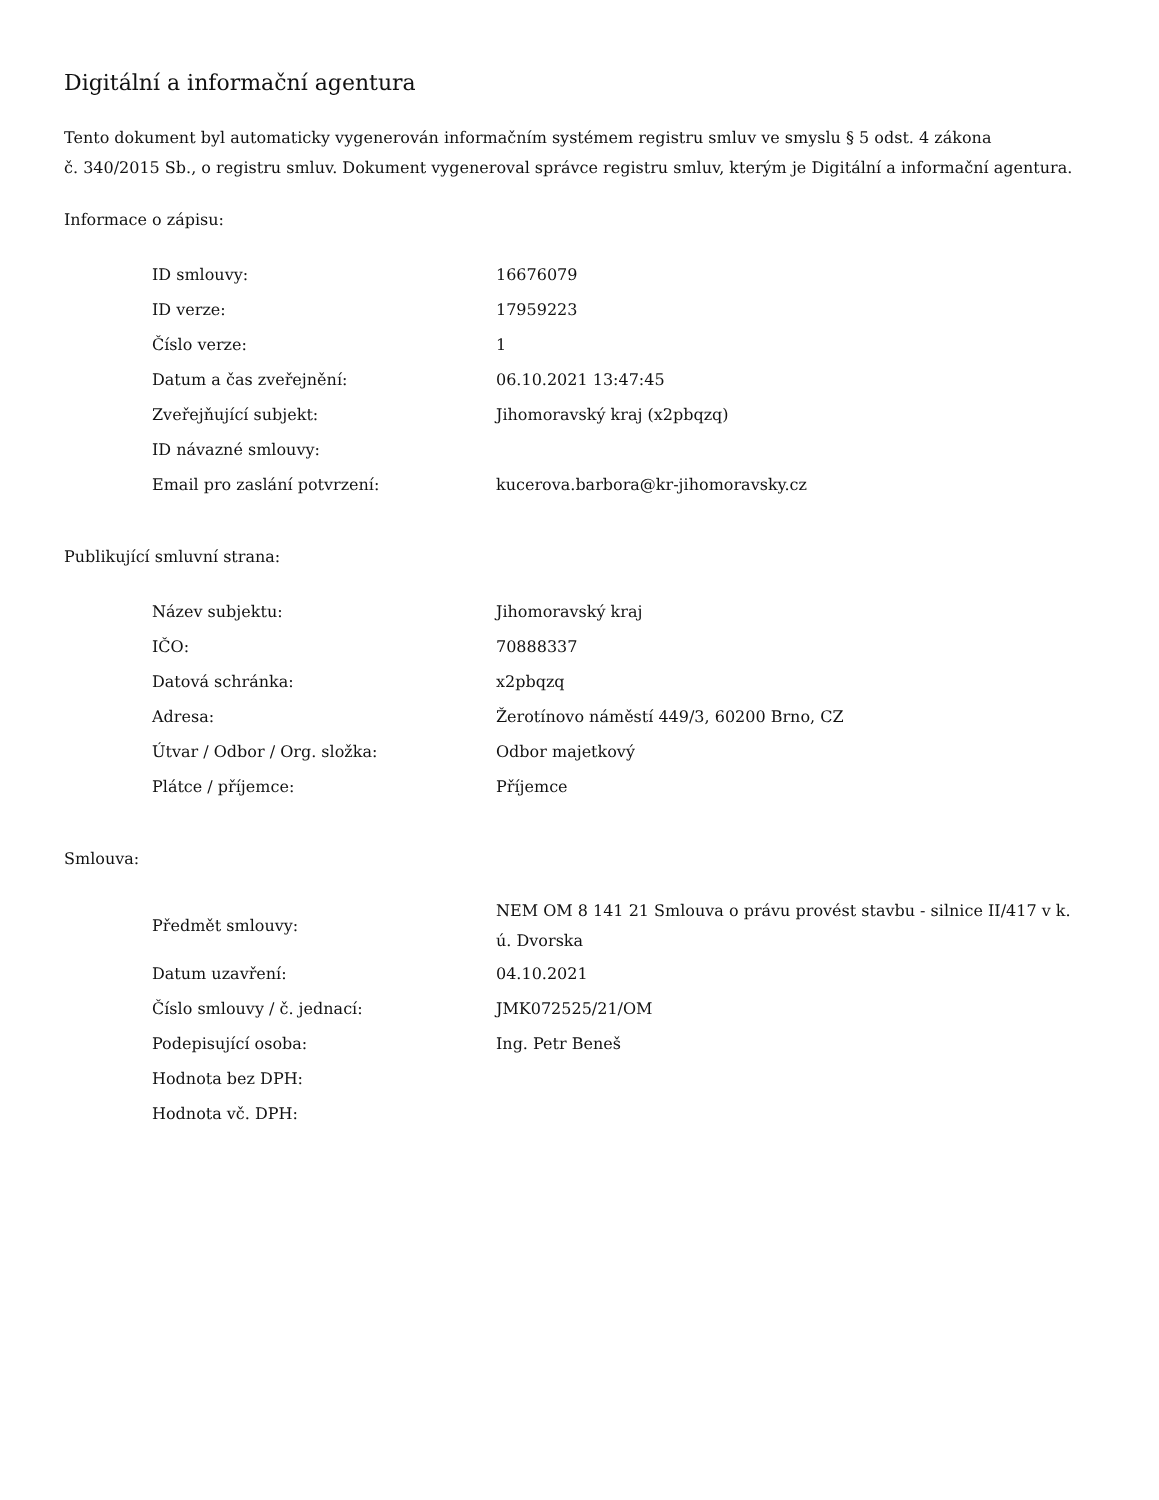Digitální a informační agentura
Tento dokument byl automaticky vygenerován informačním systémem registru smluv ve smyslu § 5 odst. 4 zákona
č. 340/2015 Sb., o registru smluv. Dokument vygeneroval správce registru smluv, kterým je Digitální a informační agentura.
Informace o zápisu:
| ID smlouvy: | 16676079 |
| ID verze: | 17959223 |
| Číslo verze: | 1 |
| Datum a čas zveřejnění: | 06.10.2021 13:47:45 |
| Zveřejňující subjekt: | Jihomoravský kraj (x2pbqzq) |
| ID návazné smlouvy: | |
| Email pro zaslání potvrzení: | kucerova.barbora@kr-jihomoravsky.cz |
Publikující smluvní strana:
| Název subjektu: | Jihomoravský kraj |
| IČO: | 70888337 |
| Datová schránka: | x2pbqzq |
| Adresa: | Žerotínovo náměstí 449/3, 60200 Brno, CZ |
| Útvar / Odbor / Org. složka: | Odbor majetkový |
| Plátce / příjemce: | Příjemce |
Smlouva:
| Předmět smlouvy: | NEM OM 8 141 21 Smlouva o právu provést stavbu - silnice II/417 v k. ú. Dvorska |
| Datum uzavření: | 04.10.2021 |
| Číslo smlouvy / č. jednací: | JMK072525/21/OM |
| Podepisující osoba: | Ing. Petr Beneš |
| Hodnota bez DPH: | |
| Hodnota vč. DPH: | |